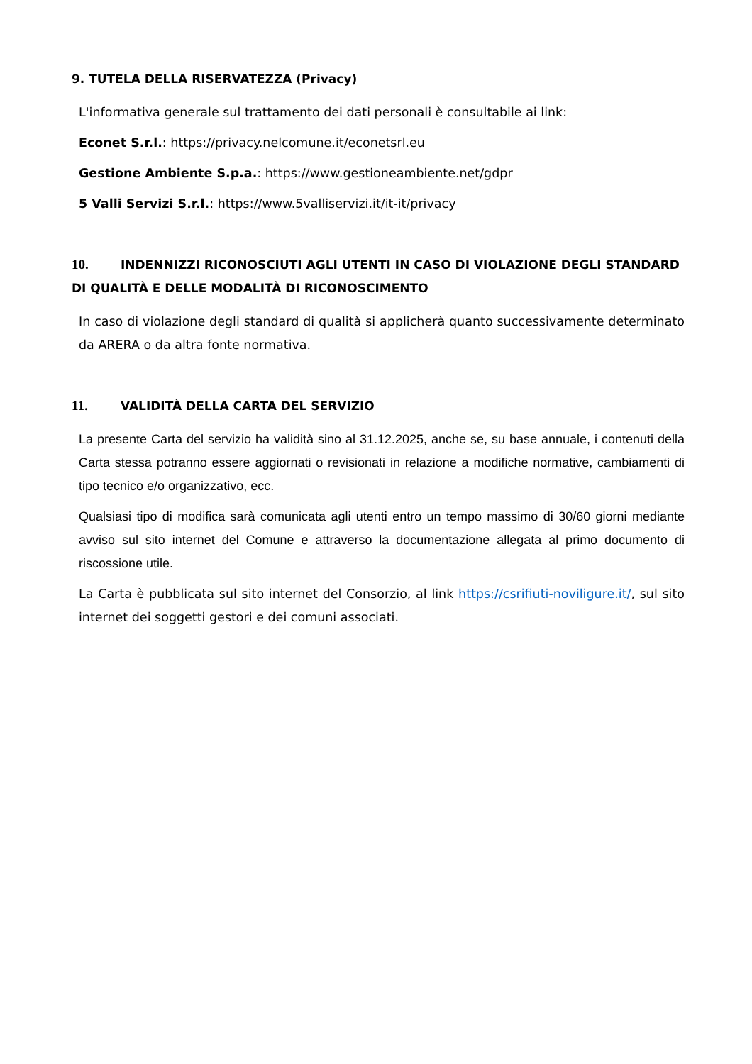9. TUTELA DELLA RISERVATEZZA (Privacy)
L'informativa generale sul trattamento dei dati personali è consultabile ai link:
Econet S.r.l.: https://privacy.nelcomune.it/econetsrl.eu
Gestione Ambiente S.p.a.: https://www.gestioneambiente.net/gdpr
5 Valli Servizi S.r.l.: https://www.5valliservizi.it/it-it/privacy
10. INDENNIZZI RICONOSCIUTI AGLI UTENTI IN CASO DI VIOLAZIONE DEGLI STANDARD DI QUALITÀ E DELLE MODALITÀ DI RICONOSCIMENTO
In caso di violazione degli standard di qualità si applicherà quanto successivamente determinato da ARERA o da altra fonte normativa.
11. VALIDITÀ DELLA CARTA DEL SERVIZIO
La presente Carta del servizio ha validità sino al 31.12.2025, anche se, su base annuale, i contenuti della Carta stessa potranno essere aggiornati o revisionati in relazione a modifiche normative, cambiamenti di tipo tecnico e/o organizzativo, ecc.
Qualsiasi tipo di modifica sarà comunicata agli utenti entro un tempo massimo di 30/60 giorni mediante avviso sul sito internet del Comune e attraverso la documentazione allegata al primo documento di riscossione utile.
La Carta è pubblicata sul sito internet del Consorzio, al link https://csrifiuti-noviligure.it/, sul sito internet dei soggetti gestori e dei comuni associati.